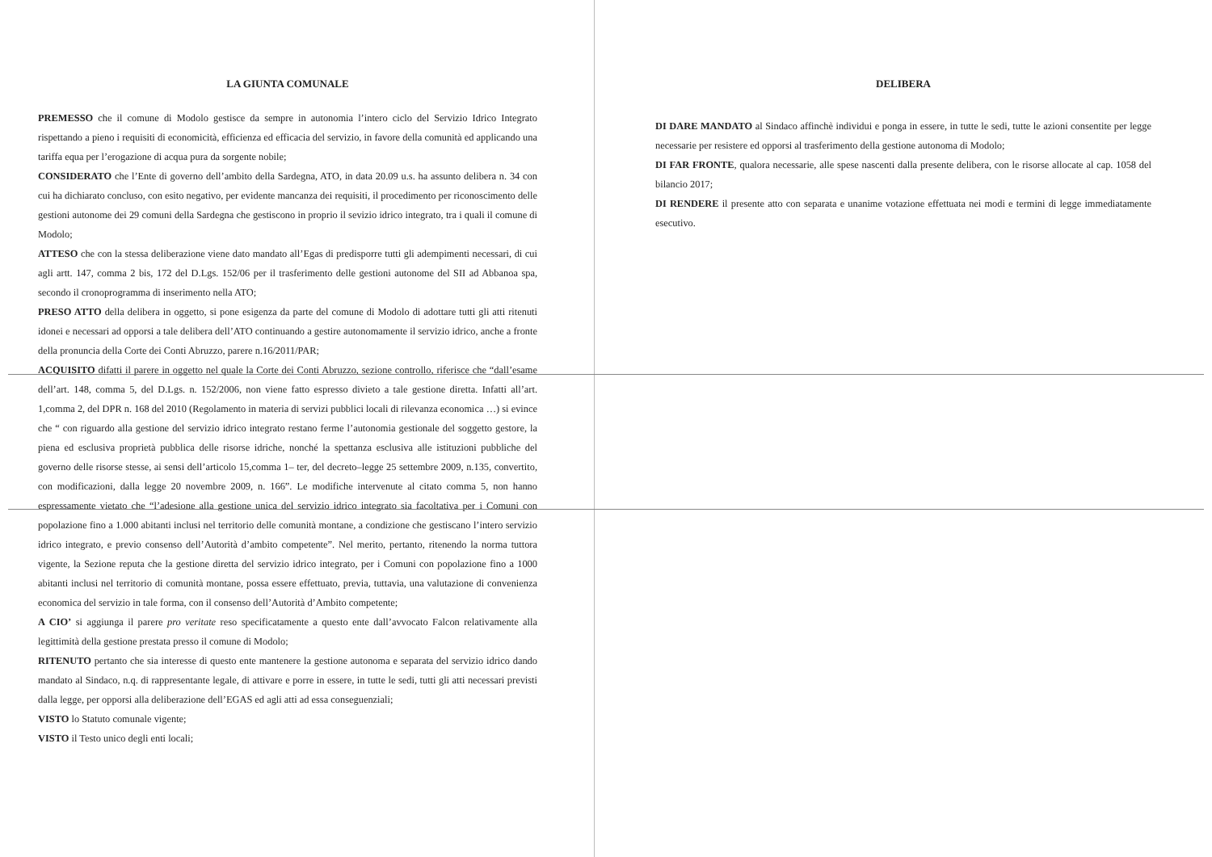LA GIUNTA COMUNALE
PREMESSO che il comune di Modolo gestisce da sempre in autonomia l’intero ciclo del Servizio Idrico Integrato rispettando a pieno i requisiti di economicità, efficienza ed efficacia del servizio, in favore della comunità ed applicando una tariffa equa per l’erogazione di acqua pura da sorgente nobile;
CONSIDERATO che l’Ente di governo dell’ambito della Sardegna, ATO, in data 20.09 u.s. ha assunto delibera n. 34 con cui ha dichiarato concluso, con esito negativo, per evidente mancanza dei requisiti, il procedimento per riconoscimento delle gestioni autonome dei 29 comuni della Sardegna che gestiscono in proprio il sevizio idrico integrato, tra i quali il comune di Modolo;
ATTESO che con la stessa deliberazione viene dato mandato all’Egas di predisporre tutti gli adempimenti necessari, di cui agli artt. 147, comma 2 bis, 172 del D.Lgs. 152/06 per il trasferimento delle gestioni autonome del SII ad Abbanoa spa, secondo il cronoprogramma di inserimento nella ATO;
PRESO ATTO della delibera in oggetto, si pone esigenza da parte del comune di Modolo di adottare tutti gli atti ritenuti idonei e necessari ad opporsi a tale delibera dell’ATO continuando a gestire autonomamente il servizio idrico, anche a fronte della pronuncia della Corte dei Conti Abruzzo, parere n.16/2011/PAR;
ACQUISITO difatti il parere in oggetto nel quale la Corte dei Conti Abruzzo, sezione controllo, riferisce che “dall’esame dell’art. 148, comma 5, del D.Lgs. n. 152/2006, non viene fatto espresso divieto a tale gestione diretta. Infatti all’art. 1,comma 2, del DPR n. 168 del 2010 (Regolamento in materia di servizi pubblici locali di rilevanza economica …) si evince che “ con riguardo alla gestione del servizio idrico integrato restano ferme l’autonomia gestionale del soggetto gestore, la piena ed esclusiva proprietà pubblica delle risorse idriche, nonché la spettanza esclusiva alle istituzioni pubbliche del governo delle risorse stesse, ai sensi dell’articolo 15,comma 1– ter, del decreto–legge 25 settembre 2009, n.135, convertito, con modificazioni, dalla legge 20 novembre 2009, n. 166”. Le modifiche intervenute al citato comma 5, non hanno espressamente vietato che “l’adesione alla gestione unica del servizio idrico integrato sia facoltativa per i Comuni con popolazione fino a 1.000 abitanti inclusi nel territorio delle comunità montane, a condizione che gestiscano l’intero servizio idrico integrato, e previo consenso dell’Autorità d’ambito competente”. Nel merito, pertanto, ritenendo la norma tuttora vigente, la Sezione reputa che la gestione diretta del servizio idrico integrato, per i Comuni con popolazione fino a 1000 abitanti inclusi nel territorio di comunità montane, possa essere effettuato, previa, tuttavia, una valutazione di convenienza economica del servizio in tale forma, con il consenso dell’Autorità d’Ambito competente;
A CIO’ si aggiunga il parere pro veritate reso specificatamente a questo ente dall’avvocato Falcon relativamente alla legittimità della gestione prestata presso il comune di Modolo;
RITENUTO pertanto che sia interesse di questo ente mantenere la gestione autonoma e separata del servizio idrico dando mandato al Sindaco, n.q. di rappresentante legale, di attivare e porre in essere, in tutte le sedi, tutti gli atti necessari previsti dalla legge, per opporsi alla deliberazione dell’EGAS ed agli atti ad essa conseguenziali;
VISTO lo Statuto comunale vigente;
VISTO il Testo unico degli enti locali;
DELIBERA
DI DARE MANDATO al Sindaco affinchè individui e ponga in essere, in tutte le sedi, tutte le azioni consentite per legge necessarie per resistere ed opporsi al trasferimento della gestione autonoma di Modolo;
DI FAR FRONTE, qualora necessarie, alle spese nascenti dalla presente delibera, con le risorse allocate al cap. 1058 del bilancio 2017;
DI RENDERE il presente atto con separata e unanime votazione effettuata nei modi e termini di legge immediatamente esecutivo.